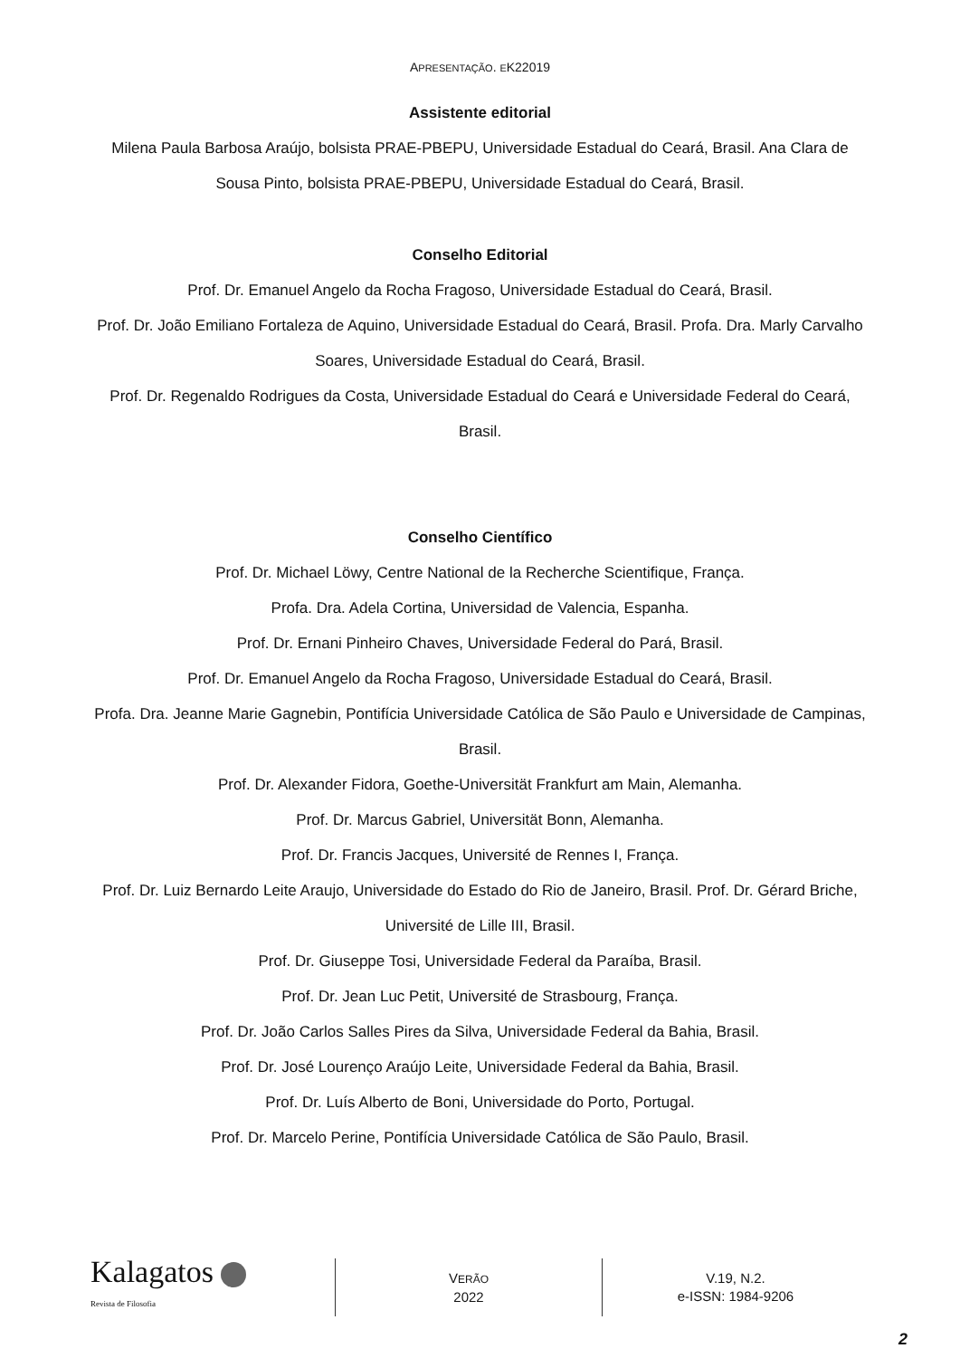APRESENTAÇÃO. EK22019
Assistente editorial
Milena Paula Barbosa Araújo, bolsista PRAE-PBEPU, Universidade Estadual do Ceará, Brasil. Ana Clara de Sousa Pinto, bolsista PRAE-PBEPU, Universidade Estadual do Ceará, Brasil.
Conselho Editorial
Prof. Dr. Emanuel Angelo da Rocha Fragoso, Universidade Estadual do Ceará, Brasil.
Prof. Dr. João Emiliano Fortaleza de Aquino, Universidade Estadual do Ceará, Brasil. Profa. Dra. Marly Carvalho Soares, Universidade Estadual do Ceará, Brasil.
Prof. Dr. Regenaldo Rodrigues da Costa, Universidade Estadual do Ceará e Universidade Federal do Ceará, Brasil.
Conselho Científico
Prof. Dr. Michael Löwy, Centre National de la Recherche Scientifique, França.
Profa. Dra. Adela Cortina, Universidad de Valencia, Espanha.
Prof. Dr. Ernani Pinheiro Chaves, Universidade Federal do Pará, Brasil.
Prof. Dr. Emanuel Angelo da Rocha Fragoso, Universidade Estadual do Ceará, Brasil.
Profa. Dra. Jeanne Marie Gagnebin, Pontifícia Universidade Católica de São Paulo e Universidade de Campinas, Brasil.
Prof. Dr. Alexander Fidora, Goethe-Universität Frankfurt am Main, Alemanha.
Prof. Dr. Marcus Gabriel, Universität Bonn, Alemanha.
Prof. Dr. Francis Jacques, Université de Rennes I, França.
Prof. Dr. Luiz Bernardo Leite Araujo, Universidade do Estado do Rio de Janeiro, Brasil. Prof. Dr. Gérard Briche, Université de Lille III, Brasil.
Prof. Dr. Giuseppe Tosi, Universidade Federal da Paraíba, Brasil.
Prof. Dr. Jean Luc Petit, Université de Strasbourg, França.
Prof. Dr. João Carlos Salles Pires da Silva, Universidade Federal da Bahia, Brasil.
Prof. Dr. José Lourenço Araújo Leite, Universidade Federal da Bahia, Brasil.
Prof. Dr. Luís Alberto de Boni, Universidade do Porto, Portugal.
Prof. Dr. Marcelo Perine, Pontifícia Universidade Católica de São Paulo, Brasil.
Kalagatos
Revista de Filosofia
VERÃO
2022
V.19, N.2.
e-ISSN: 1984-9206
2